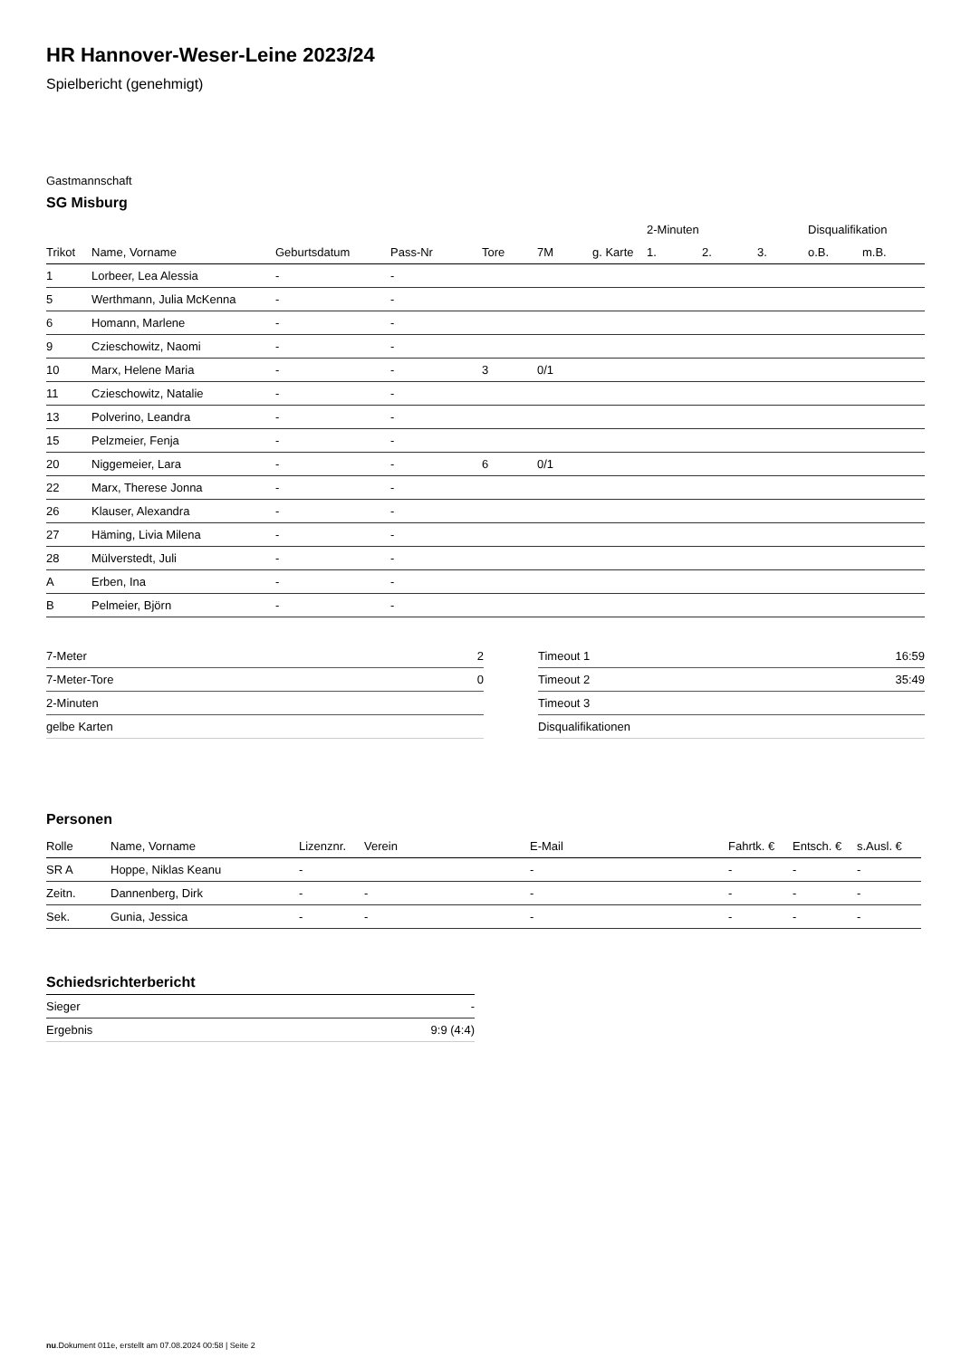HR Hannover-Weser-Leine 2023/24
Spielbericht (genehmigt)
Gastmannschaft
SG Misburg
| | | | | | | | 2-Minuten | | | Disqualifikation | |
| --- | --- | --- | --- | --- | --- | --- | --- | --- | --- | --- | --- |
| Trikot | Name, Vorname | Geburtsdatum | Pass-Nr | Tore | 7M | g. Karte | 1. | 2. | 3. | o.B. | m.B. |
| 1 | Lorbeer, Lea Alessia | - | - | | | | | | | | |
| 5 | Werthmann, Julia McKenna | - | - | | | | | | | | |
| 6 | Homann, Marlene | - | - | | | | | | | | |
| 9 | Czieschowitz, Naomi | - | - | | | | | | | | |
| 10 | Marx, Helene Maria | - | - | 3 | 0/1 | | | | | | |
| 11 | Czieschowitz, Natalie | - | - | | | | | | | | |
| 13 | Polverino, Leandra | - | - | | | | | | | | |
| 15 | Pelzmeier, Fenja | - | - | | | | | | | | |
| 20 | Niggemeier, Lara | - | - | 6 | 0/1 | | | | | | |
| 22 | Marx, Therese Jonna | - | - | | | | | | | | |
| 26 | Klauser, Alexandra | - | - | | | | | | | | |
| 27 | Häming, Livia Milena | - | - | | | | | | | | |
| 28 | Mülverstedt, Juli | - | - | | | | | | | | |
| A | Erben, Ina | - | - | | | | | | | | |
| B | Pelmeier, Björn | - | - | | | | | | | | |
| 7-Meter | 2 |
| 7-Meter-Tore | 0 |
| 2-Minuten | |
| gelbe Karten | |
| Timeout 1 | 16:59 |
| Timeout 2 | 35:49 |
| Timeout 3 | |
| Disqualifikationen | |
Personen
| Rolle | Name, Vorname | Lizenznr. | Verein | E-Mail | Fahrtk. € | Entsch. € | s.Ausl. € |
| SR A | Hoppe, Niklas Keanu | - | | - | - | - | - |
| Zeitn. | Dannenberg, Dirk | - | - | - | - | - | - |
| Sek. | Gunia, Jessica | - | - | - | - | - | - |
Schiedsrichterbericht
| Sieger | - |
| Ergebnis | 9:9 (4:4) |
nu.Dokument 011e, erstellt am 07.08.2024 00:58 | Seite 2